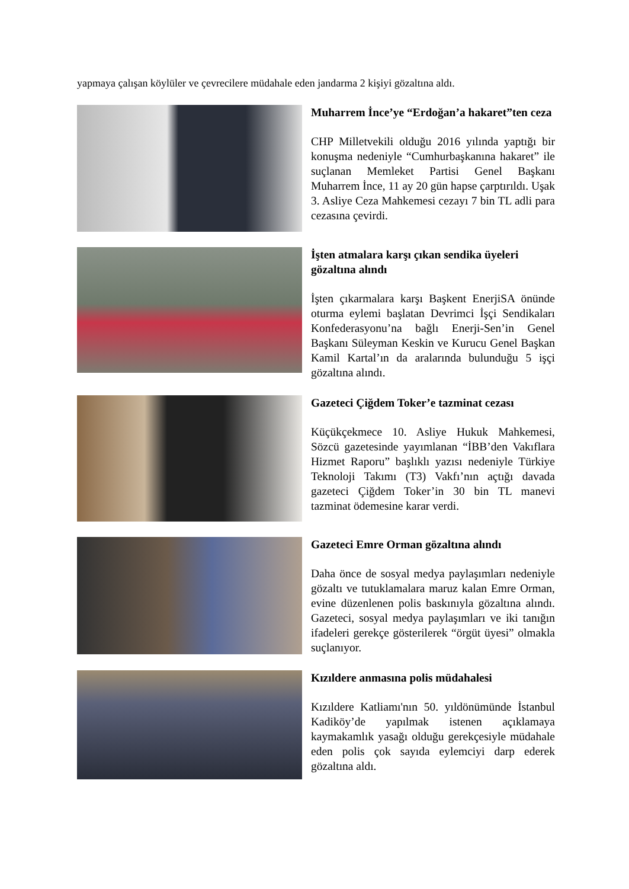yapmaya çalışan köylüler ve çevrecilere müdahale eden jandarma 2 kişiyi gözaltına aldı.
Muharrem İnce’ye “Erdoğan’a hakaret”ten ceza
CHP Milletvekili olduğu 2016 yılında yaptığı bir konuşma nedeniyle “Cumhurbaşkanına hakaret” ile suçlanan Memleket Partisi Genel Başkanı Muharrem İnce, 11 ay 20 gün hapse çarptırıldı. Uşak 3. Asliye Ceza Mahkemesi cezayı 7 bin TL adli para cezasına çevirdi.
İşten atmalara karşı çıkan sendika üyeleri gözaltına alındı
İşten çıkarmalara karşı Başkent EnerjiSA önünde oturma eylemi başlatan Devrimci İşçi Sendikaları Konfederasyonu’na bağlı Enerji-Sen’in Genel Başkanı Süleyman Keskin ve Kurucu Genel Başkan Kamil Kartal’ın da aralarında bulunduğu 5 işçi gözaltına alındı.
Gazeteci Çiğdem Toker’e tazminat cezası
Küçükçekmece 10. Asliye Hukuk Mahkemesi, Sözcü gazetesinde yayımlanan “İBB’den Vakıflara Hizmet Raporu” başlıklı yazısı nedeniyle Türkiye Teknoloji Takımı (T3) Vakfı’nın açtığı davada gazeteci Çiğdem Toker’in 30 bin TL manevi tazminat ödemesine karar verdi.
Gazeteci Emre Orman gözaltına alındı
Daha önce de sosyal medya paylaşımları nedeniyle gözaltı ve tutuklamalara maruz kalan Emre Orman, evine düzenlenen polis baskınıyla gözaltına alındı. Gazeteci, sosyal medya paylaşımları ve iki tanığın ifadeleri gerekçe gösterilerek “örgüt üyesi” olmakla suçlanıyor.
Kızıldere anmasına polis müdahalesi
Kızıldere Katliamı'nın 50. yıldönümünde İstanbul Kadiköy’de yapılmak istenen açıklamaya kaymakamlık yasağı olduğu gerekçesiyle müdahale eden polis çok sayıda eylemciyi darp ederek gözaltına aldı.